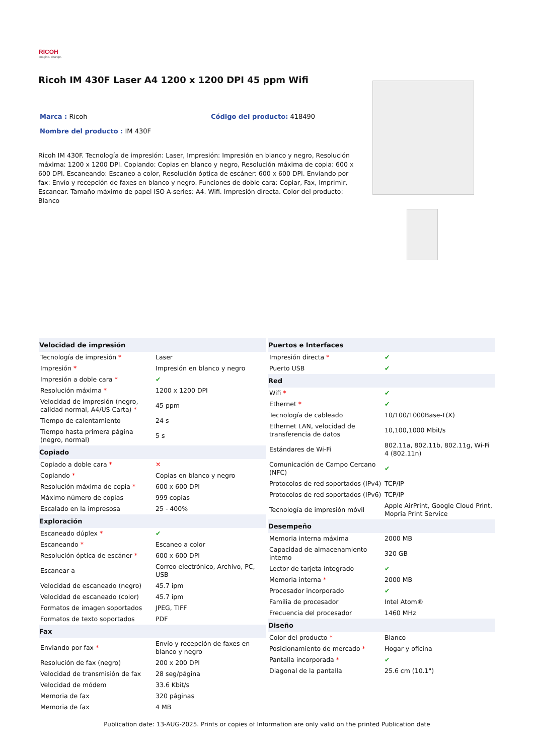RICOH
imagine. change.
Ricoh IM 430F Laser A4 1200 x 1200 DPI 45 ppm Wifi
Marca : Ricoh Código del producto: 418490
Nombre del producto : IM 430F
Ricoh IM 430F. Tecnología de impresión: Laser, Impresión: Impresión en blanco y negro, Resolución máxima: 1200 x 1200 DPI. Copiando: Copias en blanco y negro, Resolución máxima de copia: 600 x 600 DPI. Escaneando: Escaneo a color, Resolución óptica de escáner: 600 x 600 DPI. Enviando por fax: Envío y recepción de faxes en blanco y negro. Funciones de doble cara: Copiar, Fax, Imprimir, Escanear. Tamaño máximo de papel ISO A-series: A4. Wifi. Impresión directa. Color del producto: Blanco
| Velocidad de impresión | |
| --- | --- |
| Tecnología de impresión * | Laser |
| Impresión * | Impresión en blanco y negro |
| Impresión a doble cara * | ✔ |
| Resolución máxima * | 1200 x 1200 DPI |
| Velocidad de impresión (negro, calidad normal, A4/US Carta) * | 45 ppm |
| Tiempo de calentamiento | 24 s |
| Tiempo hasta primera página (negro, normal) | 5 s |
| Copiado | |
| Copiado a doble cara * | ✕ |
| Copiando * | Copias en blanco y negro |
| Resolución máxima de copia * | 600 x 600 DPI |
| Máximo número de copias | 999 copias |
| Escalado en la impresosa | 25 - 400% |
| Exploración | |
| Escaneado dúplex * | ✔ |
| Escaneando * | Escaneo a color |
| Resolución óptica de escáner * | 600 x 600 DPI |
| Escanear a | Correo electrónico, Archivo, PC, USB |
| Velocidad de escaneado (negro) | 45.7 ipm |
| Velocidad de escaneado (color) | 45.7 ipm |
| Formatos de imagen soportados | JPEG, TIFF |
| Formatos de texto soportados | PDF |
| Fax | |
| Enviando por fax * | Envío y recepción de faxes en blanco y negro |
| Resolución de fax (negro) | 200 x 200 DPI |
| Velocidad de transmisión de fax | 28 seg/página |
| Velocidad de módem | 33.6 Kbit/s |
| Memoria de fax | 320 páginas |
| Memoria de fax | 4 MB |
| Puertos e Interfaces | |
| --- | --- |
| Impresión directa * | ✔ |
| Puerto USB | ✔ |
| Red | |
| Wifi * | ✔ |
| Ethernet * | ✔ |
| Tecnología de cableado | 10/100/1000Base-T(X) |
| Ethernet LAN, velocidad de transferencia de datos | 10,100,1000 Mbit/s |
| Estándares de Wi-Fi | 802.11a, 802.11b, 802.11g, Wi-Fi 4 (802.11n) |
| Comunicación de Campo Cercano (NFC) | ✔ |
| Protocolos de red soportados (IPv4) | TCP/IP |
| Protocolos de red soportados (IPv6) | TCP/IP |
| Tecnología de impresión móvil | Apple AirPrint, Google Cloud Print, Mopria Print Service |
| Desempeño | |
| Memoria interna máxima | 2000 MB |
| Capacidad de almacenamiento interno | 320 GB |
| Lector de tarjeta integrado | ✔ |
| Memoria interna * | 2000 MB |
| Procesador incorporado | ✔ |
| Familia de procesador | Intel Atom® |
| Frecuencia del procesador | 1460 MHz |
| Diseño | |
| Color del producto * | Blanco |
| Posicionamiento de mercado * | Hogar y oficina |
| Pantalla incorporada * | ✔ |
| Diagonal de la pantalla | 25.6 cm (10.1") |
Publication date: 13-AUG-2025. Prints or copies of Information are only valid on the printed Publication date